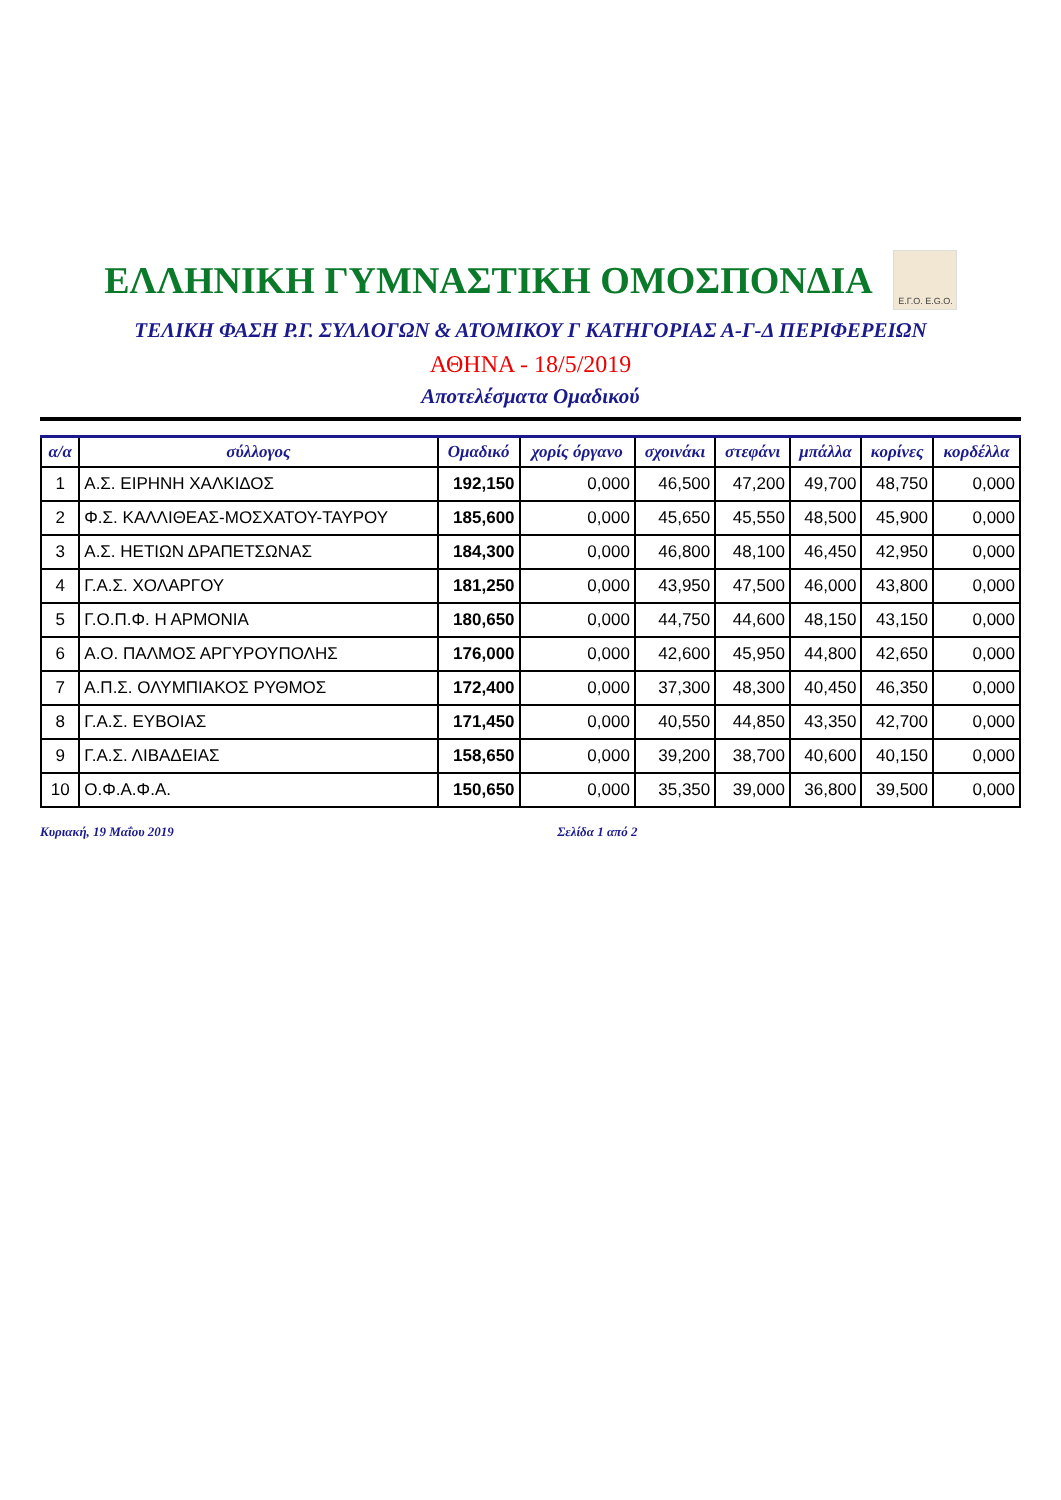ΕΛΛΗΝΙΚΗ ΓΥΜΝΑΣΤΙΚΗ ΟΜΟΣΠΟΝΔΙΑ
Ε.Γ.Ο. E.G.O.
ΤΕΛΙΚΗ ΦΑΣΗ Ρ.Γ. ΣΥΛΛΟΓΩΝ & ΑΤΟΜΙΚΟΥ Γ ΚΑΤΗΓΟΡΙΑΣ Α-Γ-Δ ΠΕΡΙΦΕΡΕΙΩΝ
ΑΘΗΝΑ - 18/5/2019
Αποτελέσματα Ομαδικού
| α/α | σύλλογος | Ομαδικό | χορίς όργανο | σχοινάκι | στεφάνι | μπάλλα | κορίνες | κορδέλλα |
| --- | --- | --- | --- | --- | --- | --- | --- | --- |
| 1 | Α.Σ. ΕΙΡΗΝΗ ΧΑΛΚΙΔΟΣ | 192,150 | 0,000 | 46,500 | 47,200 | 49,700 | 48,750 | 0,000 |
| 2 | Φ.Σ. ΚΑΛΛΙΘΕΑΣ-ΜΟΣΧΑΤΟΥ-ΤΑΥΡΟΥ | 185,600 | 0,000 | 45,650 | 45,550 | 48,500 | 45,900 | 0,000 |
| 3 | Α.Σ. ΗΕΤΙΩΝ ΔΡΑΠΕΤΣΩΝΑΣ | 184,300 | 0,000 | 46,800 | 48,100 | 46,450 | 42,950 | 0,000 |
| 4 | Γ.Α.Σ. ΧΟΛΑΡΓΟΥ | 181,250 | 0,000 | 43,950 | 47,500 | 46,000 | 43,800 | 0,000 |
| 5 | Γ.Ο.Π.Φ. Η ΑΡΜΟΝΙΑ | 180,650 | 0,000 | 44,750 | 44,600 | 48,150 | 43,150 | 0,000 |
| 6 | Α.Ο. ΠΑΛΜΟΣ ΑΡΓΥΡΟΥΠΟΛΗΣ | 176,000 | 0,000 | 42,600 | 45,950 | 44,800 | 42,650 | 0,000 |
| 7 | Α.Π.Σ. ΟΛΥΜΠΙΑΚΟΣ ΡΥΘΜΟΣ | 172,400 | 0,000 | 37,300 | 48,300 | 40,450 | 46,350 | 0,000 |
| 8 | Γ.Α.Σ. ΕΥΒΟΙΑΣ | 171,450 | 0,000 | 40,550 | 44,850 | 43,350 | 42,700 | 0,000 |
| 9 | Γ.Α.Σ. ΛΙΒΑΔΕΙΑΣ | 158,650 | 0,000 | 39,200 | 38,700 | 40,600 | 40,150 | 0,000 |
| 10 | Ο.Φ.Α.Φ.Α. | 150,650 | 0,000 | 35,350 | 39,000 | 36,800 | 39,500 | 0,000 |
Κυριακή, 19 Μαΐου 2019 Σελίδα 1 από 2